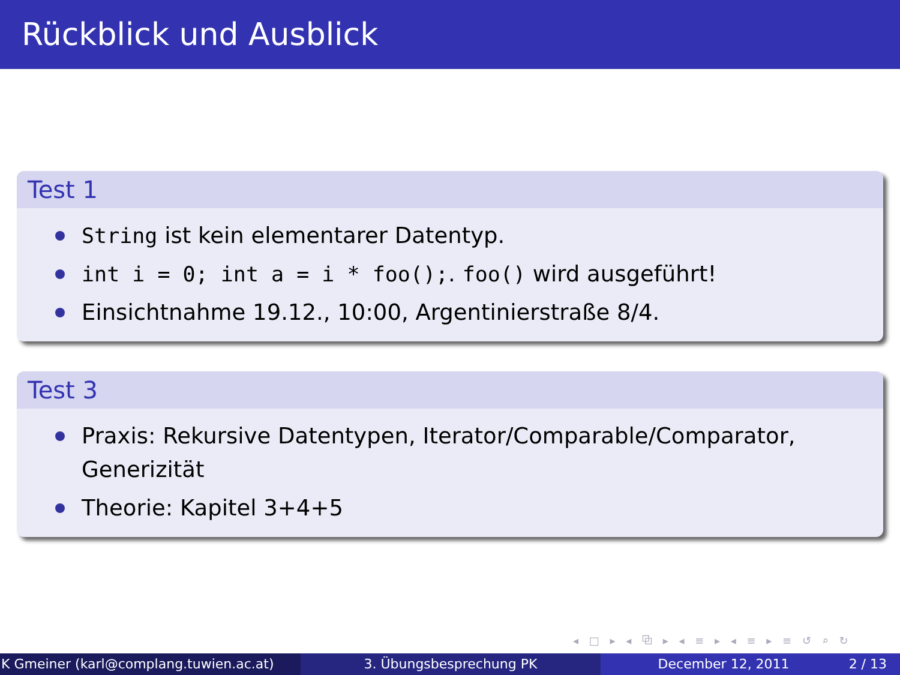Rückblick und Ausblick
Test 1
String ist kein elementarer Datentyp.
int i = 0; int a = i * foo();. foo() wird ausgeführt!
Einsichtnahme 19.12., 10:00, Argentinierstraße 8/4.
Test 3
Praxis: Rekursive Datentypen, Iterator/Comparable/Comparator, Generizität
Theorie: Kapitel 3+4+5
◂ □ ▸ ◂ ⧉ ▸ ◂ ≡ ▸ ◂ ≡ ▸ ≡ ↺ ⌕ ↻
K Gmeiner (karl@complang.tuwien.ac.at)
3. Übungsbesprechung PK December 12, 2011 2 / 13